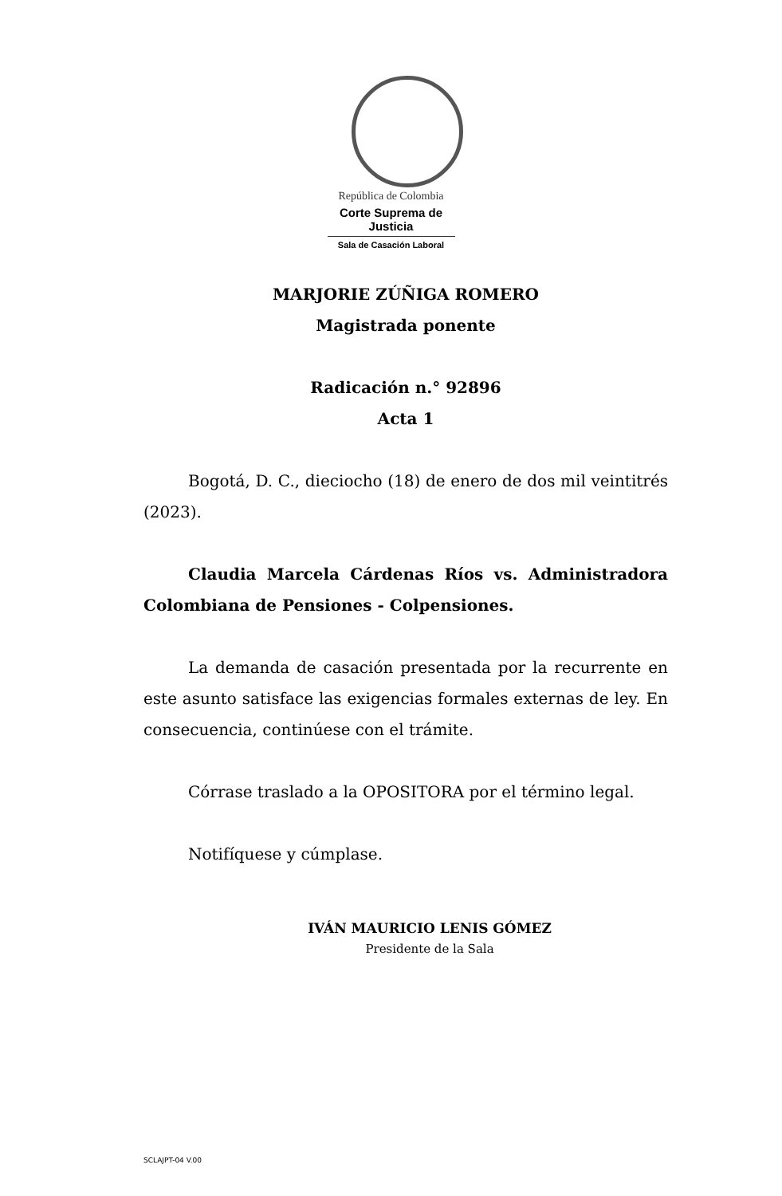República de Colombia
Corte Suprema de Justicia
Sala de Casación Laboral
MARJORIE ZÚÑIGA ROMERO
Magistrada ponente
Radicación n.° 92896
Acta 1
Bogotá, D. C., dieciocho (18) de enero de dos mil veintitrés (2023).
Claudia Marcela Cárdenas Ríos vs. Administradora Colombiana de Pensiones - Colpensiones.
La demanda de casación presentada por la recurrente en este asunto satisface las exigencias formales externas de ley. En consecuencia, continúese con el trámite.
Córrase traslado a la OPOSITORA por el término legal.
Notifíquese y cúmplase.
IVÁN MAURICIO LENIS GÓMEZ
Presidente de la Sala
SCLAJPT-04 V.00